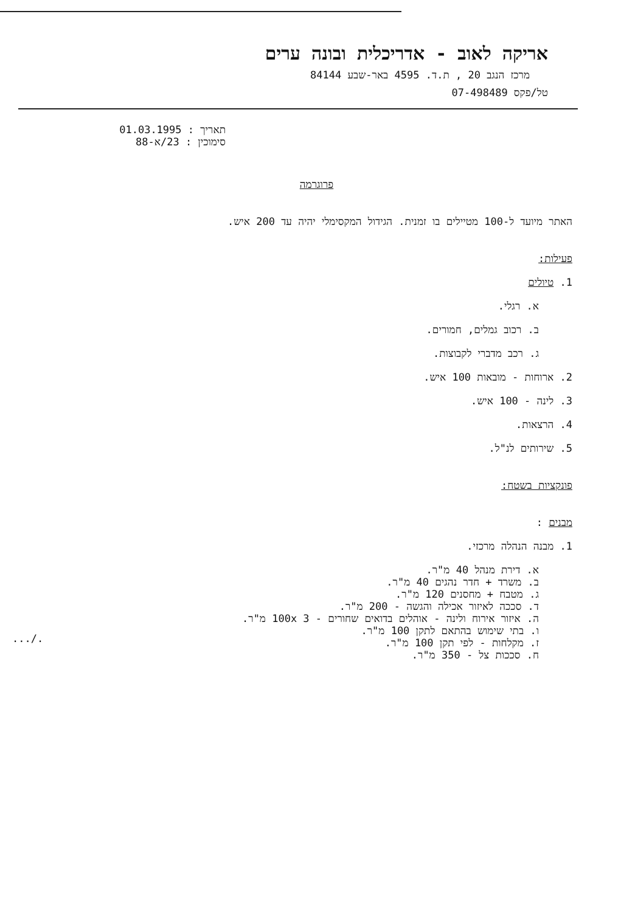אריקה לאוב - אדריכלית ובונה ערים
מרכז הנגב 20 , ת.ד. 4595 באר-שבע 84144
טל/פקס 07-498489
תאריך : 01.03.1995
סימוכין : 23/א-88
פרוגרמה
האתר מיועד ל-100 מטיילים בו זמנית. הגידול המקסימלי יהיה עד 200 איש.
פעילות:
1. טיולים
א. רגלי.
ב. רכוב גמלים, חמורים.
ג. רכב מדברי לקבוצות.
2. ארוחות - מובאות 100 איש.
3. לינה - 100 איש.
4. הרצאות.
5. שירותים לנ"ל.
פונקציות בשטח:
מבנים :
1. מבנה הנהלה מרכזי.
א. דירת מנהל 40 מ"ר.
ב. משרד + חדר נהגים 40 מ"ר.
ג. מטבח + מחסנים 120 מ"ר.
ד. סככה לאיזור אכילה והגשה - 200 מ"ר.
ה. איזור אירוח ולינה - אוהלים בדואים שחורים - 100x 3 מ"ר.
ו. בתי שימוש בהתאם לתקן 100 מ"ר.
ז. מקלחות - לפי תקן 100 מ"ר.
ח. סככות צל - 350 מ"ר.
.../.